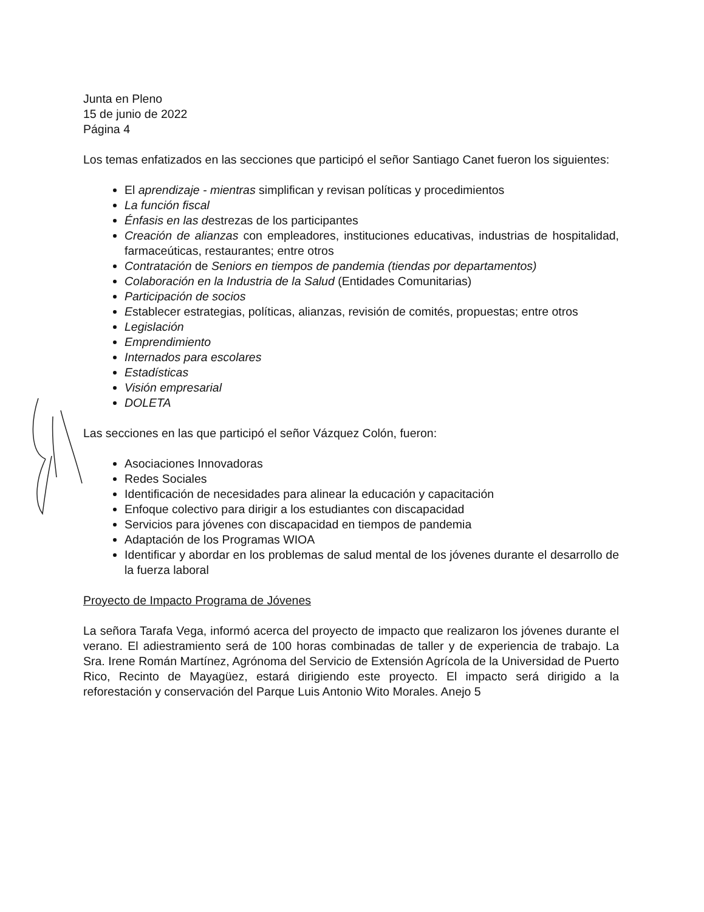Junta en Pleno
15 de junio de 2022
Página 4
Los temas enfatizados en las secciones que participó el señor Santiago Canet fueron los siguientes:
El aprendizaje - mientras simplifican y revisan políticas y procedimientos
La función fiscal
Énfasis en las destrezas de los participantes
Creación de alianzas con empleadores, instituciones educativas, industrias de hospitalidad, farmaceúticas, restaurantes; entre otros
Contratación de Seniors en tiempos de pandemia (tiendas por departamentos)
Colaboración en la Industria de la Salud (Entidades Comunitarias)
Participación de socios
Establecer estrategias, políticas, alianzas, revisión de comités, propuestas; entre otros
Legislación
Emprendimiento
Internados para escolares
Estadísticas
Visión empresarial
DOLETA
Las secciones en las que participó el señor Vázquez Colón, fueron:
Asociaciones Innovadoras
Redes Sociales
Identificación de necesidades para alinear la educación y capacitación
Enfoque colectivo para dirigir a los estudiantes con discapacidad
Servicios para jóvenes con discapacidad en tiempos de pandemia
Adaptación de los Programas WIOA
Identificar y abordar en los problemas de salud mental de los jóvenes durante el desarrollo de la fuerza laboral
Proyecto de Impacto Programa de Jóvenes
La señora Tarafa Vega, informó acerca del proyecto de impacto que realizaron los jóvenes durante el verano. El adiestramiento será de 100 horas combinadas de taller y de experiencia de trabajo. La Sra. Irene Román Martínez, Agrónoma del Servicio de Extensión Agrícola de la Universidad de Puerto Rico, Recinto de Mayagüez, estará dirigiendo este proyecto. El impacto será dirigido a la reforestación y conservación del Parque Luis Antonio Wito Morales. Anejo 5